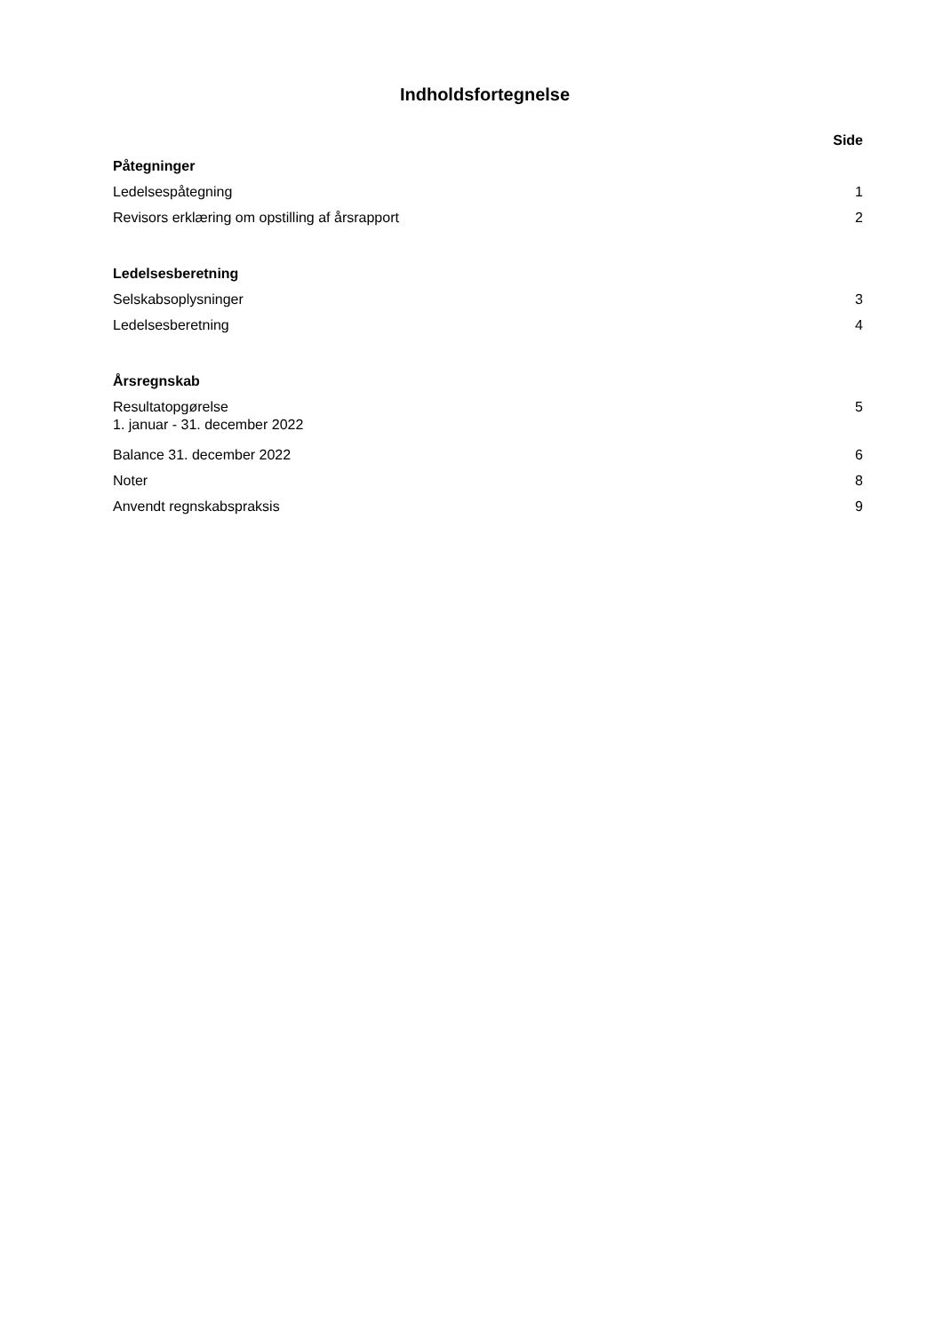Indholdsfortegnelse
| | Side |
| Påtegninger | |
| Ledelsespåtegning | 1 |
| Revisors erklæring om opstilling af årsrapport | 2 |
| Ledelsesberetning | |
| Selskabsoplysninger | 3 |
| Ledelsesberetning | 4 |
| Årsregnskab | |
| Resultatopgørelse 1. januar - 31. december 2022 | 5 |
| Balance 31. december 2022 | 6 |
| Noter | 8 |
| Anvendt regnskabspraksis | 9 |